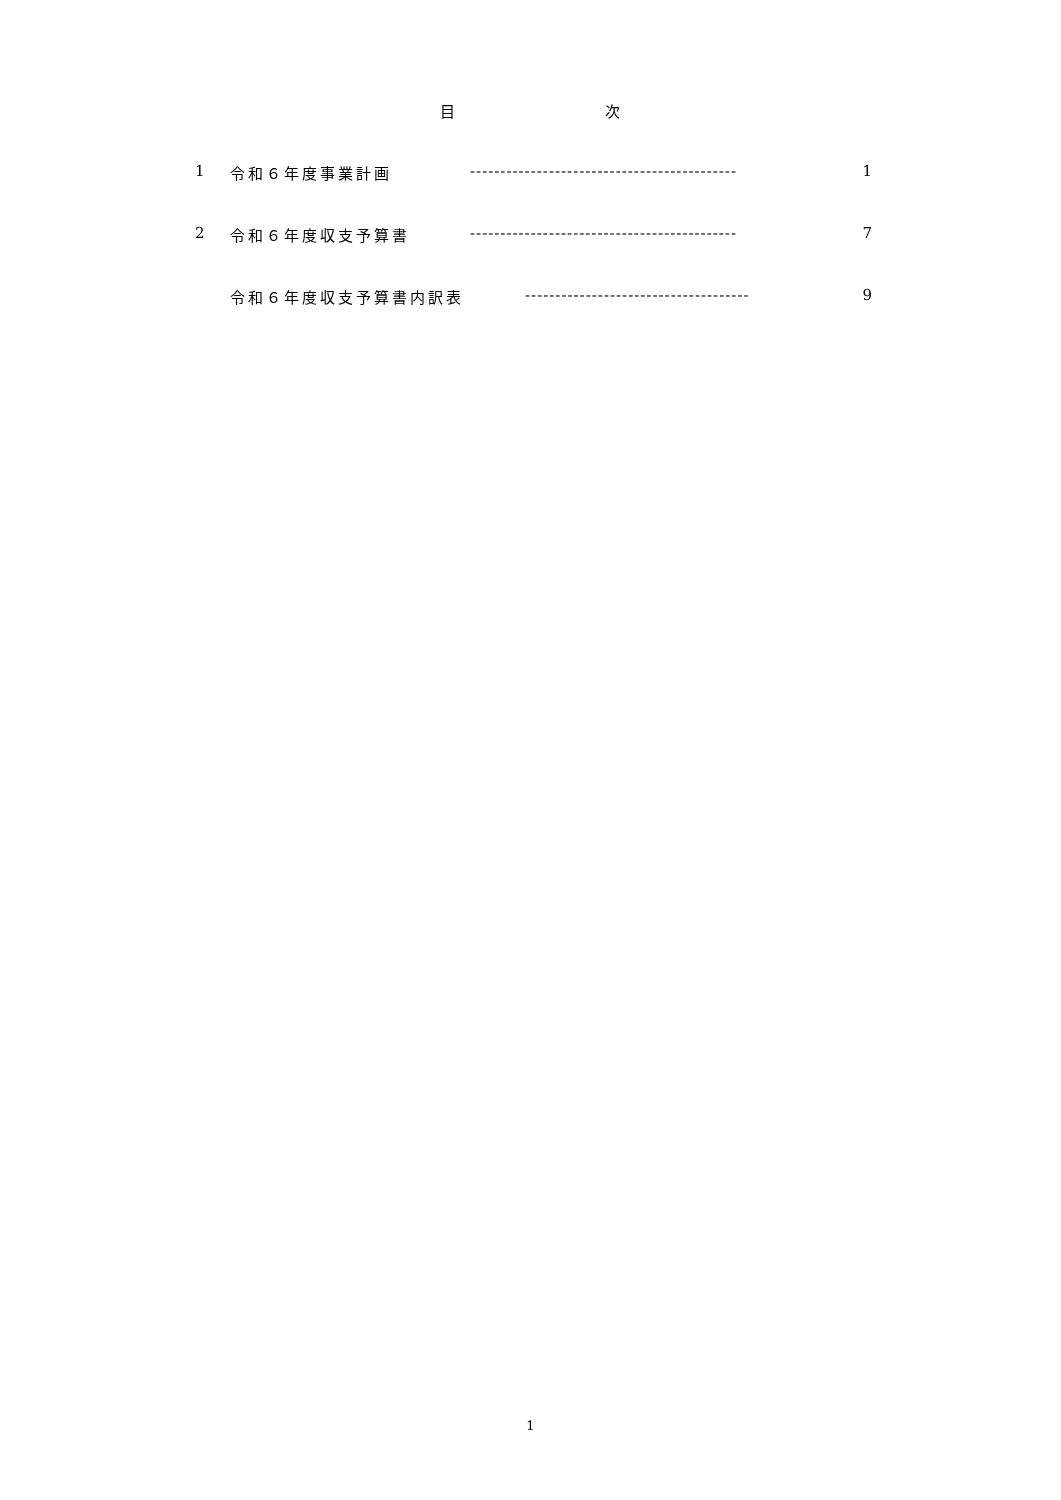目 次
1 令和６年度事業計画 -------------------------------------------- 1
2 令和６年度収支予算書 -------------------------------------------- 7
令和６年度収支予算書内訳表 ------------------------------------- 9
1